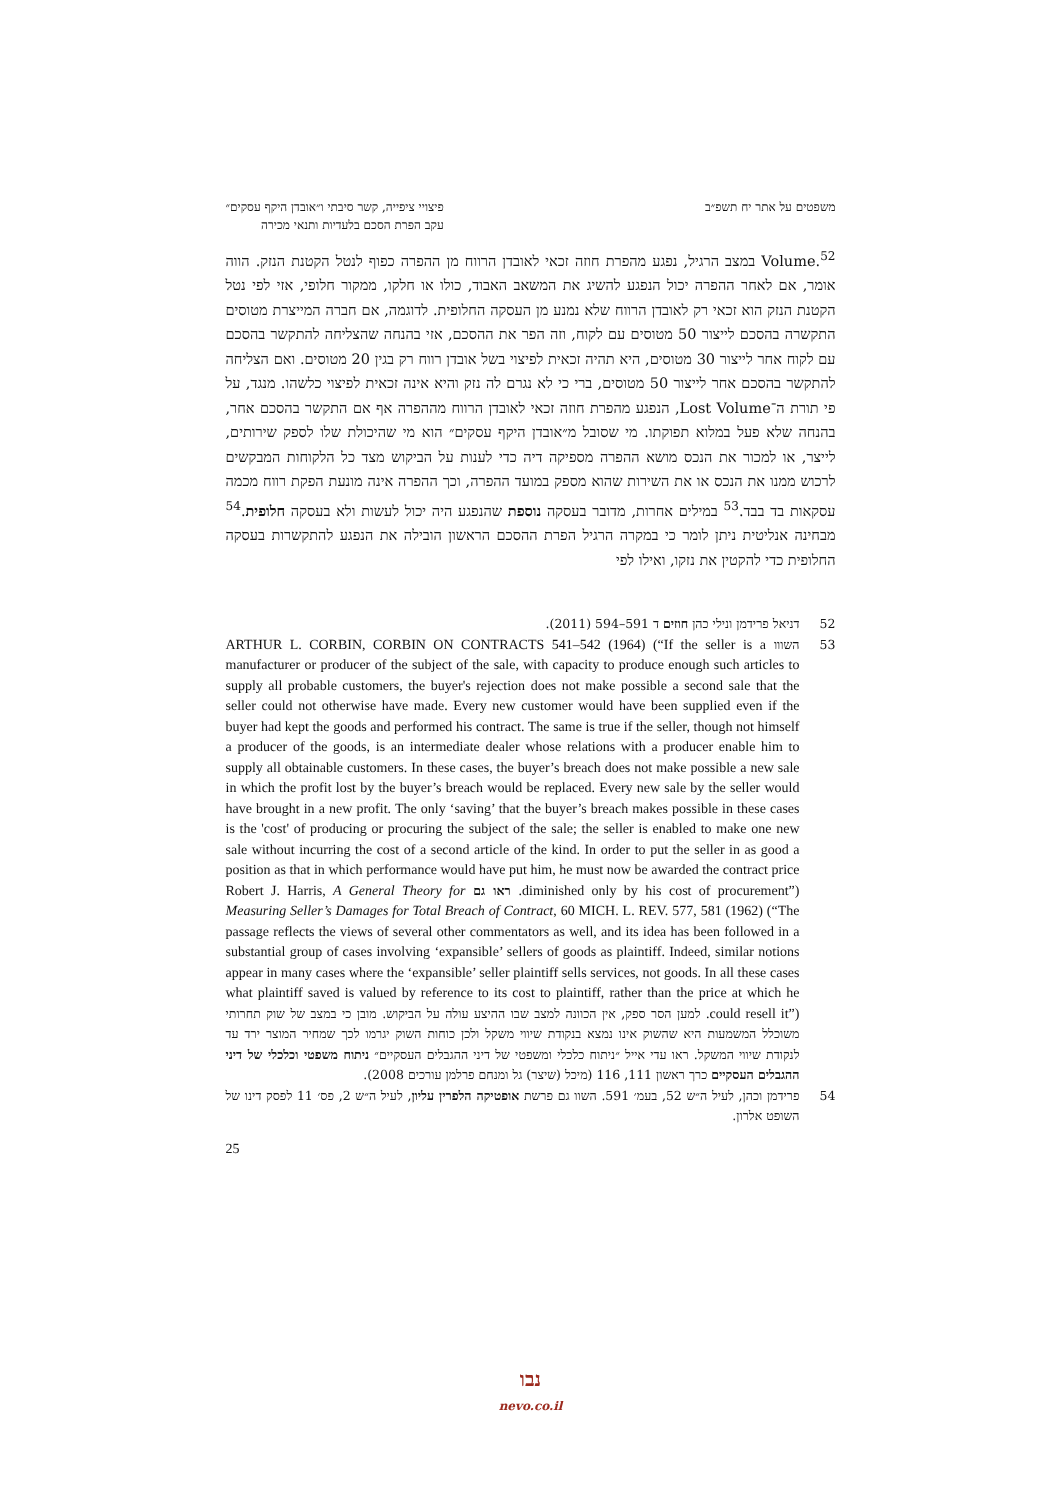משפטים על אתר יח תשפ״ב פיצויי ציפייה, קשר סיבתי ו״אובדן היקף עסקים״
עקב הפרת הסכם בלעדיות ותנאי מכירה
Volume.<sup>52</sup> במצב הרגיל, נפגע מהפרת חוזה זכאי לאובדן הרווח מן ההפרה כפוף לנטל הקטנת הנזק. הווה אומר, אם לאחר ההפרה יכול הנפגע להשיג את המשאב האבוד, כולו או חלקו, ממקור חלופי, אזי לפי נטל הקטנת הנזק הוא זכאי רק לאובדן הרווח שלא נמנע מן העסקה החלופית. לדוגמה, אם חברה המייצרת מטוסים התקשרה בהסכם לייצור 50 מטוסים עם לקוח, וזה הפר את ההסכם, אזי בהנחה שהצליחה להתקשר בהסכם עם לקוח אחר לייצור 30 מטוסים, היא תהיה זכאית לפיצוי בשל אובדן רווח רק בגין 20 מטוסים. ואם הצליחה להתקשר בהסכם אחר לייצור 50 מטוסים, ברי כי לא נגרם לה נזק והיא אינה זכאית לפיצוי כלשהו. מנגד, על פי תורת ה־Lost Volume, הנפגע מהפרת חוזה זכאי לאובדן הרווח מההפרה אף אם התקשר בהסכם אחר, בהנחה שלא פעל במלוא תפוקתו. מי שסובל מ״אובדן היקף עסקים״ הוא מי שהיכולת שלו לספק שירותים, לייצר, או למכור את הנכס מושא ההפרה מספיקה דיה כדי לענות על הביקוש מצד כל הלקוחות המבקשים לרכוש ממנו את הנכס או את השירות שהוא מספק במועד ההפרה, וכך ההפרה אינה מונעת הפקת רווח מכמה עסקאות בד בבד.<sup>53</sup> במילים אחרות, מדובר בעסקה נוספת שהנפגע היה יכול לעשות ולא בעסקה חלופית.<sup>54</sup> מבחינה אנליטית ניתן לומר כי במקרה הרגיל הפרת ההסכם הראשון הובילה את הנפגע להתקשרות בעסקה החלופית כדי להקטין את נזקו, ואילו לפי
52 דניאל פרידמן ונילי כהן חוזים ד 591–594 (2011).
53 השווו ARTHUR L. CORBIN, CORBIN ON CONTRACTS 541–542 (1964) (“If the seller is a manufacturer or producer of the subject of the sale, with capacity to produce enough such articles to supply all probable customers, the buyer's rejection does not make possible a second sale that the seller could not otherwise have made. Every new customer would have been supplied even if the buyer had kept the goods and performed his contract. The same is true if the seller, though not himself a producer of the goods, is an intermediate dealer whose relations with a producer enable him to supply all obtainable customers. In these cases, the buyer’s breach does not make possible a new sale in which the profit lost by the buyer’s breach would be replaced. Every new sale by the seller would have brought in a new profit. The only ‘saving’ that the buyer’s breach makes possible in these cases is the 'cost' of producing or procuring the subject of the sale; the seller is enabled to make one new sale without incurring the cost of a second article of the kind. In order to put the seller in as good a position as that in which performance would have put him, he must now be awarded the contract price diminished only by his cost of procurement”). ראו גם Robert J. Harris, A General Theory for Measuring Seller’s Damages for Total Breach of Contract, 60 MICH. L. REV. 577, 581 (1962) (“The passage reflects the views of several other commentators as well, and its idea has been followed in a substantial group of cases involving ‘expansible’ sellers of goods as plaintiff. Indeed, similar notions appear in many cases where the ‘expansible’ seller plaintiff sells services, not goods. In all these cases what plaintiff saved is valued by reference to its cost to plaintiff, rather than the price at which he could resell it”). למען הסר ספק, אין הכוונה למצב שבו ההיצע עולה על הביקוש. מובן כי במצב של שוק תחרותי משוכלל המשמעות היא שהשוק אינו נמצא בנקודת שיווי משקל ולכן כוחות השוק יגרמו לכך שמחיר המוצר ירד עד לנקודת שיווי המשקל. ראו עדי אייל ״ניתוח כלכלי ומשפטי של דיני ההגבלים העסקיים״ ניתוח משפטי וכלכלי של דיני ההגבלים העסקיים כרך ראשון 111, 116 (מיכל (שיצר) גל ומנחם פרלמן עורכים 2008).
54 פרידמן וכהן, לעיל ה״ש 52, בעמ׳ 591. השוו גם פרשת אופטיקה הלפרין עליון, לעיל ה״ש 2, פס׳ 11 לפסק דינו של השופט אלרון.
25
נבו
nevo.co.il